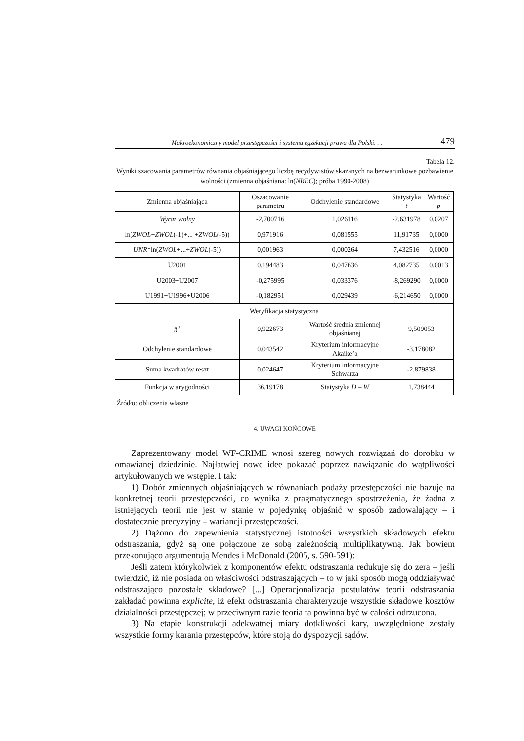Makroekonomiczny model przestępczości i systemu egzekucji prawa dla Polski. . . 479
Tabela 12.
Wyniki szacowania parametrów równania objaśniającego liczbę recydywistów skazanych na bezwarunkowe pozbawienie wolności (zmienna objaśniana: ln(NREC); próba 1990-2008)
| Zmienna objaśniająca | Oszacowanie parametru | Odchylenie standardowe | Statystyka t | Wartość p |
| Wyraz wolny | -2,700716 | 1,026116 | -2,631978 | 0,0207 |
| ln( ZWOL + ZWOL (-1)+... + ZWOL (-5)) | 0,971916 | 0,081555 | 11,91735 | 0,0000 |
| UNR *ln( ZWOL +...+ ZWOL (-5)) | 0,001963 | 0,000264 | 7,432516 | 0,0000 |
| U2001 | 0,194483 | 0,047636 | 4,082735 | 0,0013 |
| U2003+U2007 | -0,275995 | 0,033376 | -8,269290 | 0,0000 |
| U1991+U1996+U2006 | -0,182951 | 0,029439 | -6,214650 | 0,0000 |
| Weryfikacja statystyczna | | | | |
| R̄<sup>2</sup> | 0,922673 | Wartość średnia zmiennej objaśnianej | 9,509053 | |
| Odchylenie standardowe | 0,043542 | Kryterium informacyjne Akaike’a | -3,178082 | |
| Suma kwadratów reszt | 0,024647 | Kryterium informacyjne Schwarza | -2,879838 | |
| Funkcja wiarygodności | 36,19178 | Statystyka D – W | 1,738444 | |
Źródło: obliczenia własne
4. UWAGI KOŃCOWE
Zaprezentowany model WF-CRIME wnosi szereg nowych rozwiązań do dorobku w omawianej dziedzinie. Najłatwiej nowe idee pokazać poprzez nawiązanie do wątpliwości artykułowanych we wstępie. I tak:
1) Dobór zmiennych objaśniających w równaniach podaży przestępczości nie bazuje na konkretnej teorii przestępczości, co wynika z pragmatycznego spostrzeżenia, że żadna z istniejących teorii nie jest w stanie w pojedynkę objaśnić w sposób zadowalający – i dostatecznie precyzyjny – wariancji przestępczości.
2) Dążono do zapewnienia statystycznej istotności wszystkich składowych efektu odstraszania, gdyż są one połączone ze sobą zależnością multiplikatywną. Jak bowiem przekonująco argumentują Mendes i McDonald (2005, s. 590-591):
Jeśli zatem którykolwiek z komponentów efektu odstraszania redukuje się do zera – jeśli twierdzić, iż nie posiada on właściwości odstraszających – to w jaki sposób mogą oddziaływać odstraszająco pozostałe składowe? [...] Operacjonalizacja postulatów teorii odstraszania zakładać powinna explicite, iż efekt odstraszania charakteryzuje wszystkie składowe kosztów działalności przestępczej; w przeciwnym razie teoria ta powinna być w całości odrzucona.
3) Na etapie konstrukcji adekwatnej miary dotkliwości kary, uwzględnione zostały wszystkie formy karania przestępców, które stoją do dyspozycji sądów.